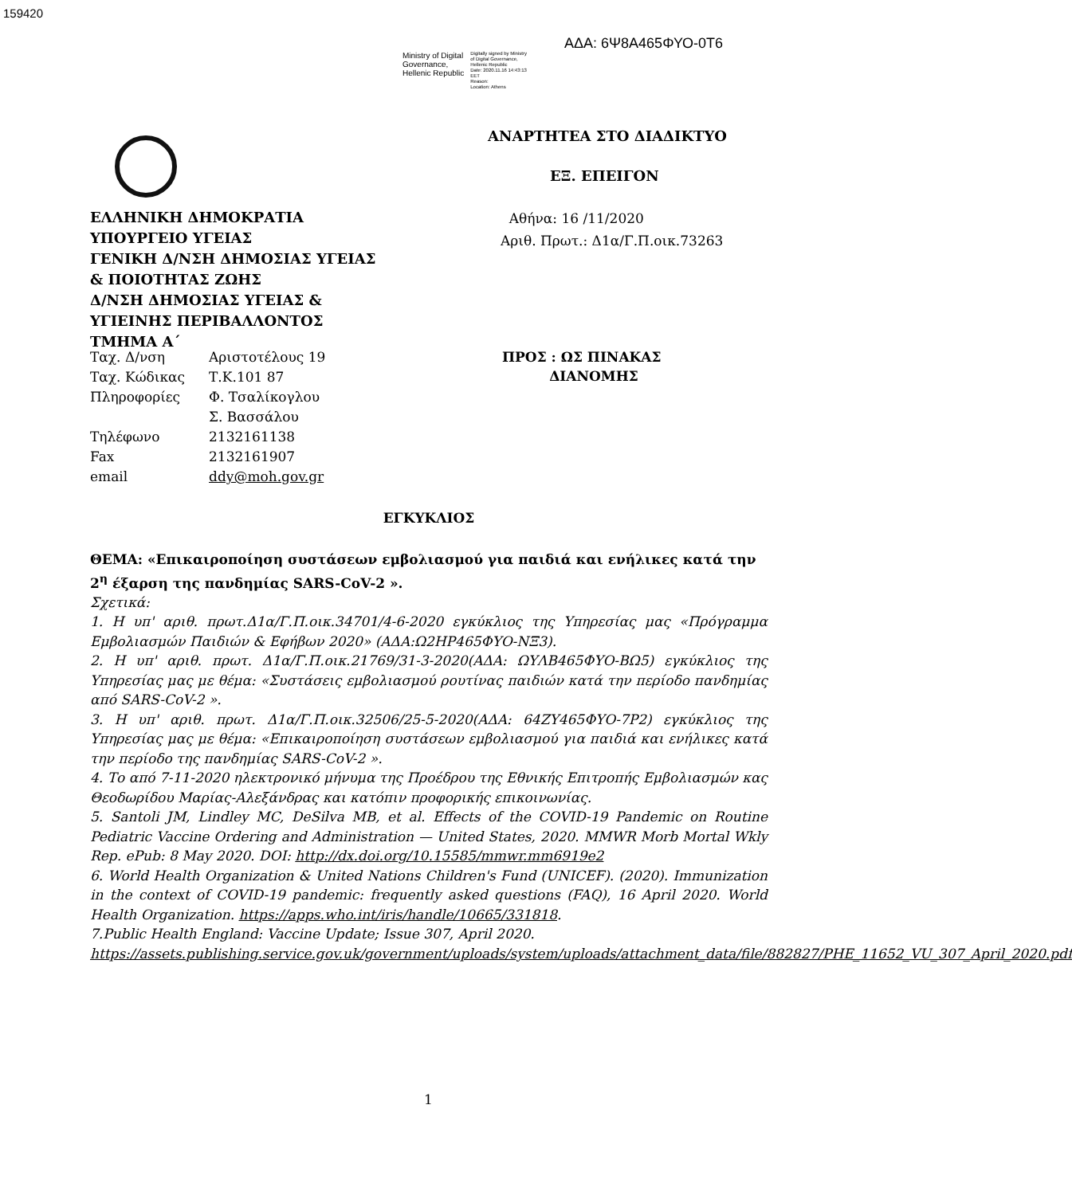159420
ΑΔΑ: 6Ψ8Α465ΦΥΟ-0Τ6
Ministry of Digital
Governance,
Hellenic Republic
Digitally signed by Ministry
of Digital Governance,
Hellenic Republic
Date: 2020.11.16 14:43:13
EET
Reason:
Location: Athens
ΑΝΑΡΤΗΤΕΑ ΣΤΟ ΔΙΑΔΙΚΤΥΟ
ΕΞ. ΕΠΕΙΓΟΝ
Αθήνα: 16 /11/2020
Αριθ. Πρωτ.: Δ1α/Γ.Π.οικ.73263
ΕΛΛΗΝΙΚΗ ΔΗΜΟΚΡΑΤΙΑ
ΥΠΟΥΡΓΕΙΟ ΥΓΕΙΑΣ
ΓΕΝΙΚΗ Δ/ΝΣΗ ΔΗΜΟΣΙΑΣ ΥΓΕΙΑΣ
& ΠΟΙΟΤΗΤΑΣ ΖΩΗΣ
Δ/ΝΣΗ ΔΗΜΟΣΙΑΣ ΥΓΕΙΑΣ &
ΥΓΙΕΙΝΗΣ ΠΕΡΙΒΑΛΛΟΝΤΟΣ
ΤΜΗΜΑ Α΄
| Ταχ. Δ/νση | Αριστοτέλους 19 |
| Ταχ. Κώδικας | Τ.Κ.101 87 |
| Πληροφορίες | Φ. Τσαλίκογλου |
| | Σ. Βασσάλου |
| Τηλέφωνο | 2132161138 |
| Fax | 2132161907 |
| email | ddy@moh.gov.gr |
ΠΡΟΣ : ΩΣ ΠΙΝΑΚΑΣ
ΔΙΑΝΟΜΗΣ
ΕΓΚΥΚΛΙΟΣ
ΘΕΜΑ: «Επικαιροποίηση συστάσεων εμβολιασμού για παιδιά και ενήλικες κατά την 2<sup>η</sup> έξαρση της πανδημίας SARS-CoV-2 ».
Σχετικά:
1. Η υπ' αριθ. πρωτ.Δ1α/Γ.Π.οικ.34701/4-6-2020 εγκύκλιος της Υπηρεσίας μας «Πρόγραμμα Εμβολιασμών Παιδιών & Εφήβων 2020» (ΑΔΑ:Ω2ΗΡ465ΦΥΟ-ΝΞ3).
2. Η υπ' αριθ. πρωτ. Δ1α/Γ.Π.οικ.21769/31-3-2020(ΑΔΑ: ΩΥΛΒ465ΦΥΟ-ΒΩ5) εγκύκλιος της Υπηρεσίας μας με θέμα: «Συστάσεις εμβολιασμού ρουτίνας παιδιών κατά την περίοδο πανδημίας από SARS-CoV-2 ».
3. Η υπ' αριθ. πρωτ. Δ1α/Γ.Π.οικ.32506/25-5-2020(ΑΔΑ: 64ΖΥ465ΦΥΟ-7Ρ2) εγκύκλιος της Υπηρεσίας μας με θέμα: «Επικαιροποίηση συστάσεων εμβολιασμού για παιδιά και ενήλικες κατά την περίοδο της πανδημίας SARS-CoV-2 ».
4. Το από 7-11-2020 ηλεκτρονικό μήνυμα της Προέδρου της Εθνικής Επιτροπής Εμβολιασμών κας Θεοδωρίδου Μαρίας-Αλεξάνδρας και κατόπιν προφορικής επικοινωνίας.
5. Santoli JM, Lindley MC, DeSilva MB, et al. Effects of the COVID-19 Pandemic on Routine Pediatric Vaccine Ordering and Administration — United States, 2020. MMWR Morb Mortal Wkly Rep. ePub: 8 May 2020. DOI: http://dx.doi.org/10.15585/mmwr.mm6919e2
6. World Health Organization & United Nations Children's Fund (UNICEF). (2020). Immunization in the context of COVID-19 pandemic: frequently asked questions (FAQ), 16 April 2020. World Health Organization. https://apps.who.int/iris/handle/10665/331818.
7.Public Health England: Vaccine Update; Issue 307, April 2020.
https://assets.publishing.service.gov.uk/government/uploads/system/uploads/attachment_data/file/882827/PHE_11652_VU_307_April_2020.pdf
1